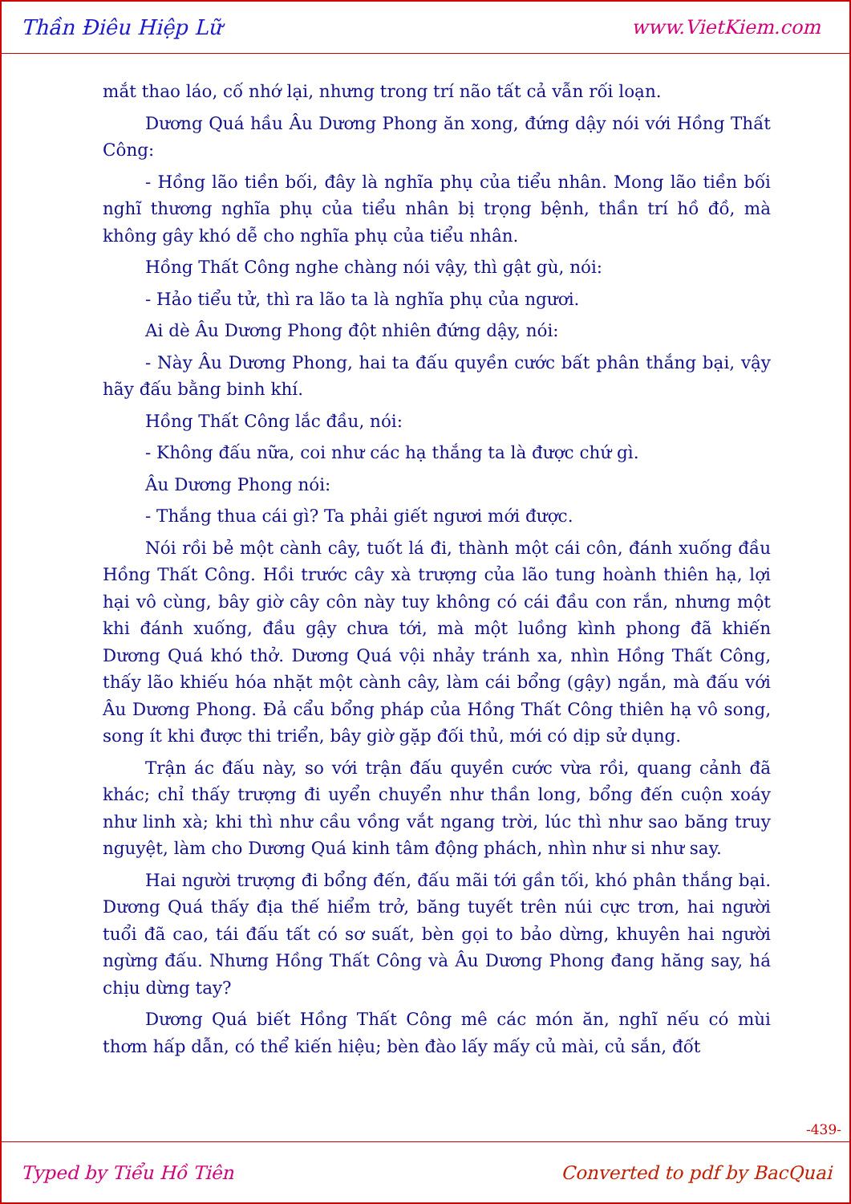Thần Điêu Hiệp Lữ www.VietKiem.com
mắt thao láo, cố nhớ lại, nhưng trong trí não tất cả vẫn rối loạn.
Dương Quá hầu Âu Dương Phong ăn xong, đứng dậy nói với Hồng Thất Công:
- Hồng lão tiền bối, đây là nghĩa phụ của tiểu nhân. Mong lão tiền bối nghĩ thương nghĩa phụ của tiểu nhân bị trọng bệnh, thần trí hồ đồ, mà không gây khó dễ cho nghĩa phụ của tiểu nhân.
Hồng Thất Công nghe chàng nói vậy, thì gật gù, nói:
- Hảo tiểu tử, thì ra lão ta là nghĩa phụ của ngươi.
Ai dè Âu Dương Phong đột nhiên đứng dậy, nói:
- Này Âu Dương Phong, hai ta đấu quyền cước bất phân thắng bại, vậy hãy đấu bằng binh khí.
Hồng Thất Công lắc đầu, nói:
- Không đấu nữa, coi như các hạ thắng ta là được chứ gì.
Âu Dương Phong nói:
- Thắng thua cái gì? Ta phải giết ngươi mới được.
Nói rồi bẻ một cành cây, tuốt lá đi, thành một cái côn, đánh xuống đầu Hồng Thất Công. Hồi trước cây xà trượng của lão tung hoành thiên hạ, lợi hại vô cùng, bây giờ cây côn này tuy không có cái đầu con rắn, nhưng một khi đánh xuống, đầu gậy chưa tới, mà một luồng kình phong đã khiến Dương Quá khó thở. Dương Quá vội nhảy tránh xa, nhìn Hồng Thất Công, thấy lão khiếu hóa nhặt một cành cây, làm cái bổng (gậy) ngắn, mà đấu với Âu Dương Phong. Đả cẩu bổng pháp của Hồng Thất Công thiên hạ vô song, song ít khi được thi triển, bây giờ gặp đối thủ, mới có dịp sử dụng.
Trận ác đấu này, so với trận đấu quyền cước vừa rồi, quang cảnh đã khác; chỉ thấy trượng đi uyển chuyển như thần long, bổng đến cuộn xoáy như linh xà; khi thì như cầu vồng vắt ngang trời, lúc thì như sao băng truy nguyệt, làm cho Dương Quá kinh tâm động phách, nhìn như si như say.
Hai người trượng đi bổng đến, đấu mãi tới gần tối, khó phân thắng bại. Dương Quá thấy địa thế hiểm trở, băng tuyết trên núi cực trơn, hai người tuổi đã cao, tái đấu tất có sơ suất, bèn gọi to bảo dừng, khuyên hai người ngừng đấu. Nhưng Hồng Thất Công và Âu Dương Phong đang hăng say, há chịu dừng tay?
Dương Quá biết Hồng Thất Công mê các món ăn, nghĩ nếu có mùi thơm hấp dẫn, có thể kiến hiệu; bèn đào lấy mấy củ mài, củ sắn, đốt
-439-
Typed by Tiểu Hồ Tiên Converted to pdf by BacQuai